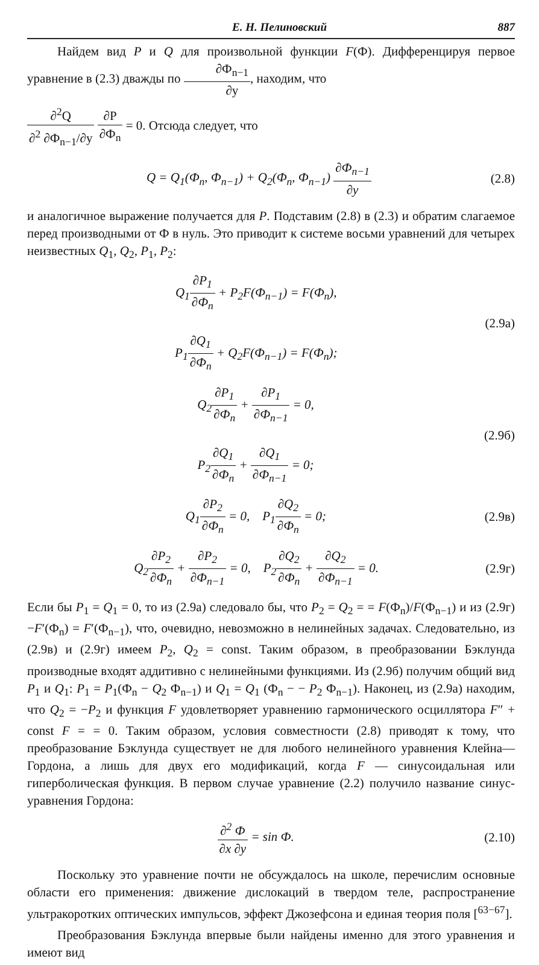Е. Н. Пелиновский 887
Найдем вид P и Q для произвольной функции F(Ф). Дифференцируя первое уравнение в (2.3) дважды по ∂Ф<sub>n−1</sub> ∂y, находим, что
∂<sup>2</sup>Q ∂<sup>2</sup> ∂Ф<sub>n−1</sub>/∂y ∂P ∂Ф<sub>n</sub> = 0. Отсюда следует, что
Q = Q<sub>1</sub>(Ф<sub>n</sub>, Ф<sub>n−1</sub>) + Q<sub>2</sub>(Ф<sub>n</sub>, Ф<sub>n−1</sub>) ∂Ф<sub>n−1</sub> ∂y
(2.8)
и аналогичное выражение получается для P. Подставим (2.8) в (2.3) и обратим слагаемое перед производными от Ф в нуль. Это приводит к системе восьми уравнений для четырех неизвестных Q<sub>1</sub>, Q<sub>2</sub>, P<sub>1</sub>, P<sub>2</sub>:
Q<sub>1</sub>∂P<sub>1</sub> ∂Ф<sub>n</sub> + P<sub>2</sub>F(Ф<sub>n−1</sub>) = F(Ф<sub>n</sub>),
P<sub>1</sub>∂Q<sub>1</sub> ∂Ф<sub>n</sub> + Q<sub>2</sub>F(Ф<sub>n−1</sub>) = F(Ф<sub>n</sub>);
(2.9а)
Q<sub>2</sub>∂P<sub>1</sub> ∂Ф<sub>n</sub> + ∂P<sub>1</sub> ∂Ф<sub>n−1</sub> = 0,
P<sub>2</sub>∂Q<sub>1</sub> ∂Ф<sub>n</sub> + ∂Q<sub>1</sub> ∂Ф<sub>n−1</sub> = 0;
(2.9б)
Q<sub>1</sub>∂P<sub>2</sub> ∂Ф<sub>n</sub> = 0, P<sub>1</sub>∂Q<sub>2</sub> ∂Ф<sub>n</sub> = 0;
(2.9в)
Q<sub>2</sub>∂P<sub>2</sub> ∂Ф<sub>n</sub> + ∂P<sub>2</sub> ∂Ф<sub>n−1</sub> = 0, P<sub>2</sub>∂Q<sub>2</sub> ∂Ф<sub>n</sub> + ∂Q<sub>2</sub> ∂Ф<sub>n−1</sub> = 0.
(2.9г)
Если бы P<sub>1</sub> = Q<sub>1</sub> = 0, то из (2.9а) следовало бы, что P<sub>2</sub> = Q<sub>2</sub> = = F(Ф<sub>n</sub>)/F(Ф<sub>n−1</sub>) и из (2.9г) −F′(Ф<sub>n</sub>) = F′(Ф<sub>n−1</sub>), что, очевидно, невозможно в нелинейных задачах. Следовательно, из (2.9в) и (2.9г) имеем P<sub>2</sub>, Q<sub>2</sub> = const. Таким образом, в преобразовании Бэклунда производные входят аддитивно с нелинейными функциями. Из (2.9б) получим общий вид P<sub>1</sub> и Q<sub>1</sub>: P<sub>1</sub> = P<sub>1</sub>(Ф<sub>n</sub> − Q<sub>2</sub> Ф<sub>n−1</sub>) и Q<sub>1</sub> = Q<sub>1</sub> (Ф<sub>n</sub> − − P<sub>2</sub> Ф<sub>n−1</sub>). Наконец, из (2.9а) находим, что Q<sub>2</sub> = −P<sub>2</sub> и функция F удовлетворяет уравнению гармонического осциллятора F″ + const F = = 0. Таким образом, условия совместности (2.8) приводят к тому, что преобразование Бэклунда существует не для любого нелинейного уравнения Клейна—Гордона, а лишь для двух его модификаций, когда F — синусоидальная или гиперболическая функция. В первом случае уравнение (2.2) получило название синус-уравнения Гордона:
∂<sup>2</sup> Ф ∂x ∂y = sin Ф. (2.10)
Поскольку это уравнение почти не обсуждалось на школе, перечислим основные области его применения: движение дислокаций в твердом теле, распространение ультракоротких оптических импульсов, эффект Джозефсона и единая теория поля [<sup>63−67</sup>].
Преобразования Бэклунда впервые были найдены именно для этого уравнения и имеют вид